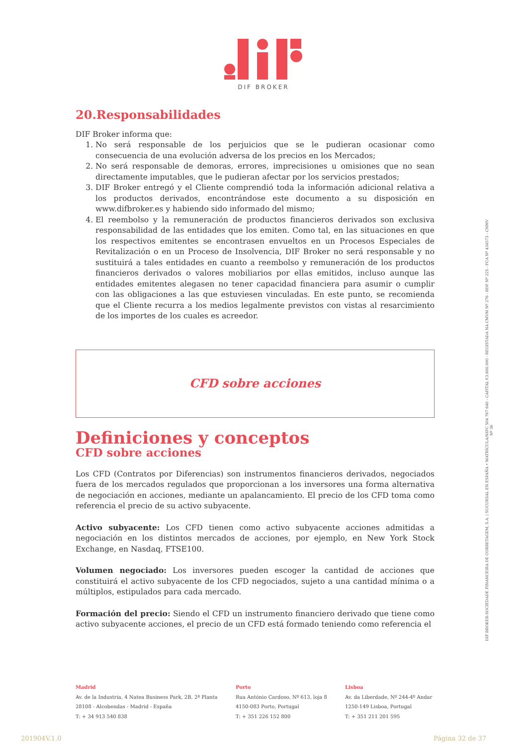DIF BROKER
20.Responsabilidades
DIF Broker informa que:
1. No será responsable de los perjuicios que se le pudieran ocasionar como consecuencia de una evolución adversa de los precios en los Mercados;
2. No será responsable de demoras, errores, imprecisiones u omisiones que no sean directamente imputables, que le pudieran afectar por los servicios prestados;
3. DIF Broker entregó y el Cliente comprendió toda la información adicional relativa a los productos derivados, encontrándose este documento a su disposición en www.difbroker.es y habiendo sido informado del mismo;
4. El reembolso y la remuneración de productos financieros derivados son exclusiva responsabilidad de las entidades que los emiten. Como tal, en las situaciones en que los respectivos emitentes se encontrasen envueltos en un Procesos Especiales de Revitalización o en un Proceso de Insolvencia, DIF Broker no será responsable y no sustituirá a tales entidades en cuanto a reembolso y remuneración de los productos financieros derivados o valores mobiliarios por ellas emitidos, incluso aunque las entidades emitentes alegasen no tener capacidad financiera para asumir o cumplir con las obligaciones a las que estuviesen vinculadas. En este punto, se recomienda que el Cliente recurra a los medios legalmente previstos con vistas al resarcimiento de los importes de los cuales es acreedor.
CFD sobre acciones
Definiciones y conceptos
CFD sobre acciones
Los CFD (Contratos por Diferencias) son instrumentos financieros derivados, negociados fuera de los mercados regulados que proporcionan a los inversores una forma alternativa de negociación en acciones, mediante un apalancamiento. El precio de los CFD toma como referencia el precio de su activo subyacente.
Activo subyacente: Los CFD tienen como activo subyacente acciones admitidas a negociación en los distintos mercados de acciones, por ejemplo, en New York Stock Exchange, en Nasdaq, FTSE100.
Volumen negociado: Los inversores pueden escoger la cantidad de acciones que constituirá el activo subyacente de los CFD negociados, sujeto a una cantidad mínima o a múltiplos, estipulados para cada mercado.
Formación del precio: Siendo el CFD un instrumento financiero derivado que tiene como activo subyacente acciones, el precio de un CFD está formado teniendo como referencia el
DIF BROKER-SOCIEDADE FINANCEIRA DE CORRETAGEM, S.A. | SUCURSAL EN ESPAÑA • MATRÍCULA/NIPC 504 767 640 - CAPITAL €3.800.000 - REGISTADA NA CMVM Nº 276 - BDP Nº 225 - FCA Nº 434573 - CNMV Nº 36
Madrid
Av. de la Industria, 4 Natea Business Park, 2B, 2ª Planta
28108 - Alcobendas - Madrid - España
T: + 34 913 540 838
Porto
Rua António Cardoso, Nº 613, loja 8
4150-083 Porto, Portugal
T: + 351 226 152 800
Lisboa
Av. da Liberdade, Nº 244-4º Andar
1250-149 Lisboa, Portugal
T: + 351 211 201 595
201904V.1.0 Página 32 de 37